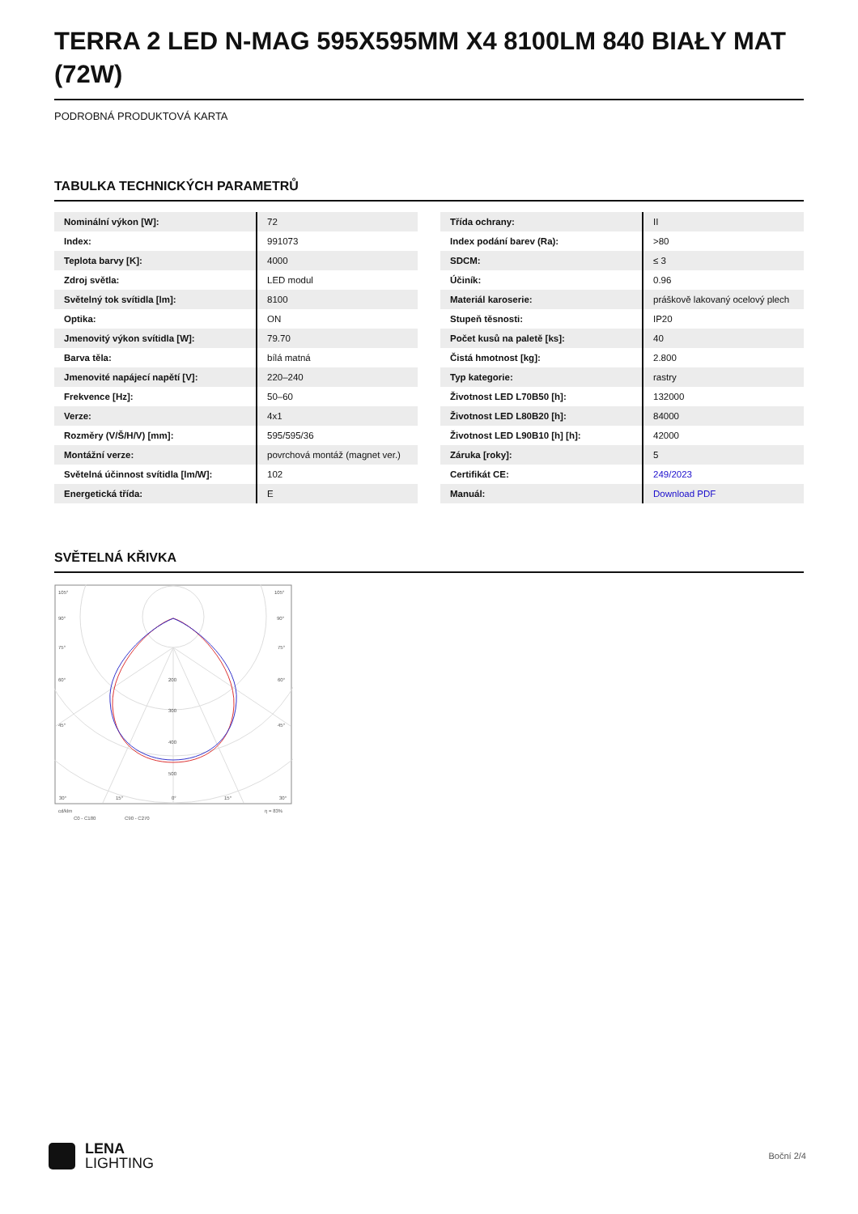TERRA 2 LED N-MAG 595X595MM X4 8100LM 840 BIAŁY MAT (72W)
PODROBNÁ PRODUKTOVÁ KARTA
TABULKA TECHNICKÝCH PARAMETRŮ
| Nominální výkon [W]: | 72 |
| Index: | 991073 |
| Teplota barvy [K]: | 4000 |
| Zdroj světla: | LED modul |
| Světelný tok svítidla [lm]: | 8100 |
| Optika: | ON |
| Jmenovitý výkon svítidla [W]: | 79.70 |
| Barva těla: | bílá matná |
| Jmenovité napájecí napětí [V]: | 220–240 |
| Frekvence [Hz]: | 50–60 |
| Verze: | 4x1 |
| Rozměry (V/Š/H/V) [mm]: | 595/595/36 |
| Montážní verze: | povrchová montáž (magnet ver.) |
| Světelná účinnost svítidla [lm/W]: | 102 |
| Energetická třída: | E |
| Třída ochrany: | II |
| Index podání barev (Ra): | >80 |
| SDCM: | ≤ 3 |
| Účiník: | 0.96 |
| Materiál karoserie: | práškově lakovaný ocelový plech |
| Stupeň těsnosti: | IP20 |
| Počet kusů na paletě [ks]: | 40 |
| Čistá hmotnost [kg]: | 2.800 |
| Typ kategorie: | rastry |
| Životnost LED L70B50 [h]: | 132000 |
| Životnost LED L80B20 [h]: | 84000 |
| Životnost LED L90B10 [h] [h]: | 42000 |
| Záruka [roky]: | 5 |
| Certifikát CE: | 249/2023 |
| Manuál: | Download PDF |
SVĚTELNÁ KŘIVKA
105°
105°
90°
90°
75°
75°
60°
60°
45°
45°
200
300
400
500
30°
15°
0°
15°
30°
cd/klm
η = 83%
C0 - C180
C90 - C270
LENA
LIGHTING
Boční 2/4